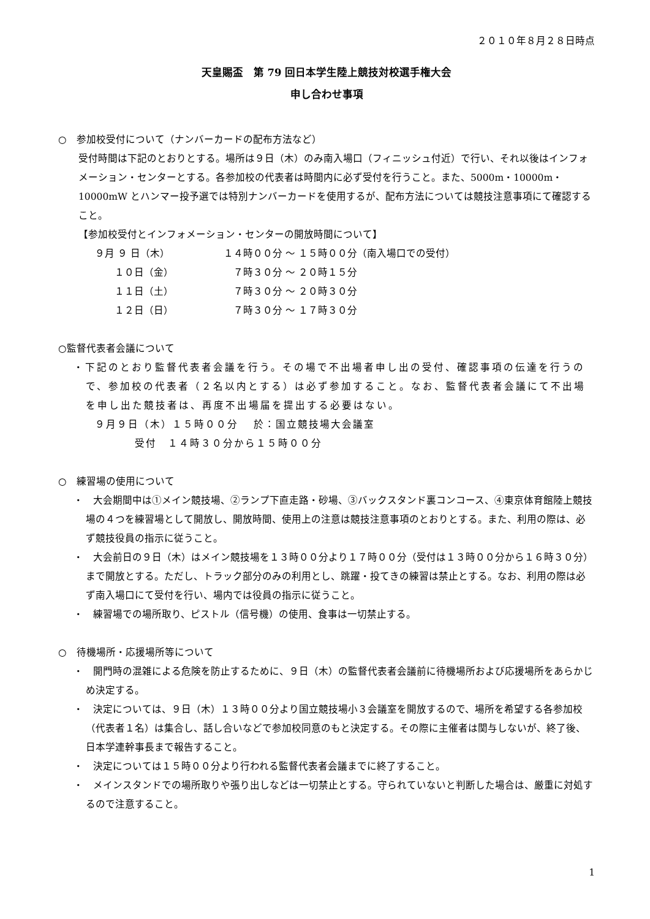２０１０年８月２８日時点
天皇賜盃　第 79 回日本学生陸上競技対校選手権大会
申し合わせ事項
○　参加校受付について（ナンバーカードの配布方法など）
受付時間は下記のとおりとする。場所は９日（木）のみ南入場口（フィニッシュ付近）で行い、それ以後はインフォメーション・センターとする。各参加校の代表者は時間内に必ず受付を行うこと。また、5000m・10000m・10000mW とハンマー投予選では特別ナンバーカードを使用するが、配布方法については競技注意事項にて確認すること。
【参加校受付とインフォメーション・センターの開放時間について】
９月 ９ 日（木） １４時００分 ～ １５時００分（南入場口での受付） 　　１０日（金）　７時３０分 ～ ２０時１５分 　　１１日（土）　７時３０分 ～ ２０時３０分 　　１２日（日）　７時３０分 ～ １７時３０分
○監督代表者会議について
・下記のとおり監督代表者会議を行う。その場で不出場者申し出の受付、確認事項の伝達を行うので、参加校の代表者（２名以内とする）は必ず参加すること。なお、監督代表者会議にて不出場を申し出た競技者は、再度不出場届を提出する必要はない。
９月９日（木）１５時００分　 於：国立競技場大会議室
受付　１４時３０分から１５時００分
○　練習場の使用について
・　大会期間中は①メイン競技場、②ランプ下直走路・砂場、③バックスタンド裏コンコース、④東京体育館陸上競技場の４つを練習場として開放し、開放時間、使用上の注意は競技注意事項のとおりとする。また、利用の際は、必ず競技役員の指示に従うこと。
・　大会前日の９日（木）はメイン競技場を１３時００分より１７時００分（受付は１３時００分から１６時３０分）まで開放とする。ただし、トラック部分のみの利用とし、跳躍・投てきの練習は禁止とする。なお、利用の際は必ず南入場口にて受付を行い、場内では役員の指示に従うこと。
・　練習場での場所取り、ピストル（信号機）の使用、食事は一切禁止する。
○　待機場所・応援場所等について
・　開門時の混雑による危険を防止するために、９日（木）の監督代表者会議前に待機場所および応援場所をあらかじめ決定する。
・　決定については、９日（木）１３時００分より国立競技場小３会議室を開放するので、場所を希望する各参加校（代表者１名）は集合し、話し合いなどで参加校同意のもと決定する。その際に主催者は関与しないが、終了後、日本学連幹事長まで報告すること。
・　決定については１５時００分より行われる監督代表者会議までに終了すること。
・　メインスタンドでの場所取りや張り出しなどは一切禁止とする。守られていないと判断した場合は、厳重に対処するので注意すること。
1